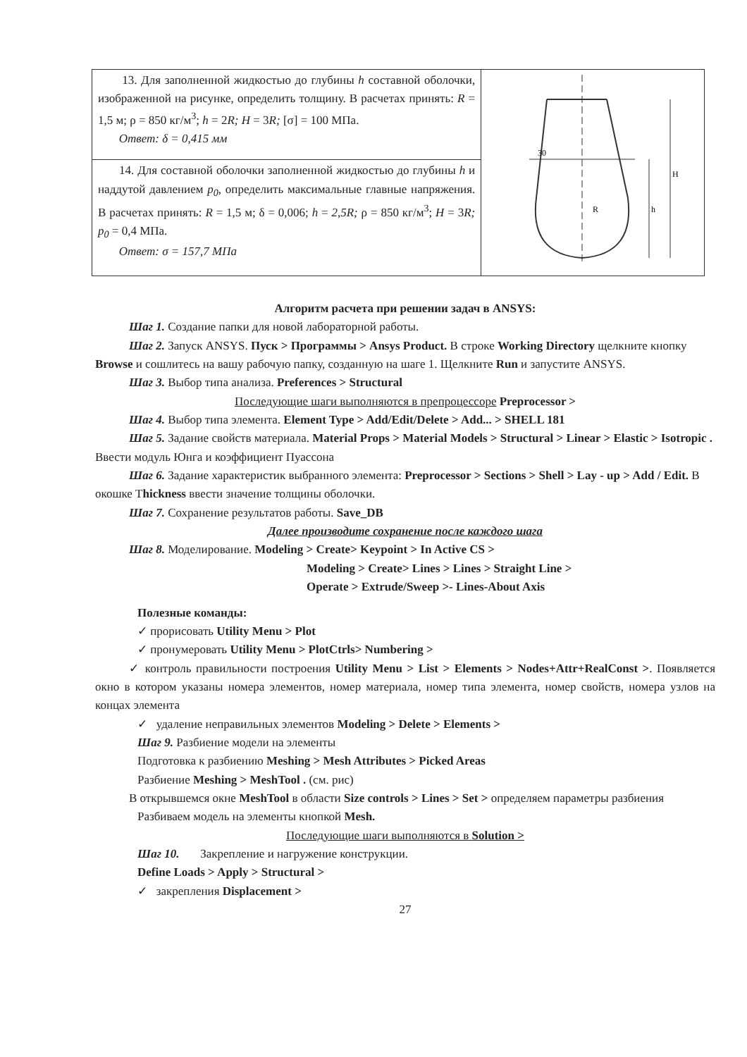| 13. Для заполненной жидкостью до глубины h составной оболочки, изображенной на рисунке, определить толщину. В расчетах принять: R = 1,5 м; ρ = 850 кг/м<sup>3</sup>; h = 2 R; H = 3 R; [σ] = 100 МПа. Ответ: δ = 0,415 мм | 30 H h R |
| 14. Для составной оболочки заполненной жидкостью до глубины h и наддутой давлением p<sub>0</sub>, определить максимальные главные напряжения. В расчетах принять: R = 1,5 м; δ = 0,006; h = 2,5R; ρ = 850 кг/м<sup>3</sup>; H = 3 R; p<sub>0</sub> = 0,4 МПа. Ответ: σ = 157,7 МПа | |
Алгоритм расчета при решении задач в ANSYS:
Шаг 1. Создание папки для новой лабораторной работы.
Шаг 2. Запуск ANSYS. Пуск > Программы > Ansys Product. В строке Working Directory щелкните кнопку Browse и сошлитесь на вашу рабочую папку, созданную на шаге 1. Щелкните Run и запустите ANSYS.
Шаг 3. Выбор типа анализа. Preferences > Structural
Последующие шаги выполняются в препроцессоре Preprocessor >
Шаг 4. Выбор типа элемента. Element Type > Add/Edit/Delete > Add... > SHELL 181
Шаг 5. Задание свойств материала. Material Props > Material Models > Structural > Linear > Elastic > Isotropic . Ввести модуль Юнга и коэффициент Пуассона
Шаг 6. Задание характеристик выбранного элемента: Preprocessor > Sections > Shell > Lay - up > Add / Edit. В окошке Thickness ввести значение толщины оболочки.
Шаг 7. Сохранение результатов работы. Save_DB
Далее производите сохранение после каждого шага
Шаг 8. Моделирование. Modeling > Create> Keypoint > In Active CS >
Modeling > Create> Lines > Lines > Straight Line >
Operate > Extrude/Sweep >- Lines-About Axis
Полезные команды:
✓ прорисовать Utility Menu > Plot
✓ пронумеровать Utility Menu > PlotCtrls> Numbering >
✓ контроль правильности построения Utility Menu > List > Elements > Nodes+Attr+RealConst >. Появляется окно в котором указаны номера элементов, номер материала, номер типа элемента, номер свойств, номера узлов на концах элемента
✓ удаление неправильных элементов Modeling > Delete > Elements >
Шаг 9. Разбиение модели на элементы
Подготовка к разбиению Meshing > Mesh Attributes > Picked Areas
Разбиение Meshing > MeshTool . (см. рис)
В открывшемся окне MeshTool в области Size controls > Lines > Set > определяем параметры разбиения
Разбиваем модель на элементы кнопкой Mesh.
Последующие шаги выполняются в Solution >
Шаг 10. Закрепление и нагружение конструкции.
Define Loads > Apply > Structural >
✓ закрепления Displacement >
27